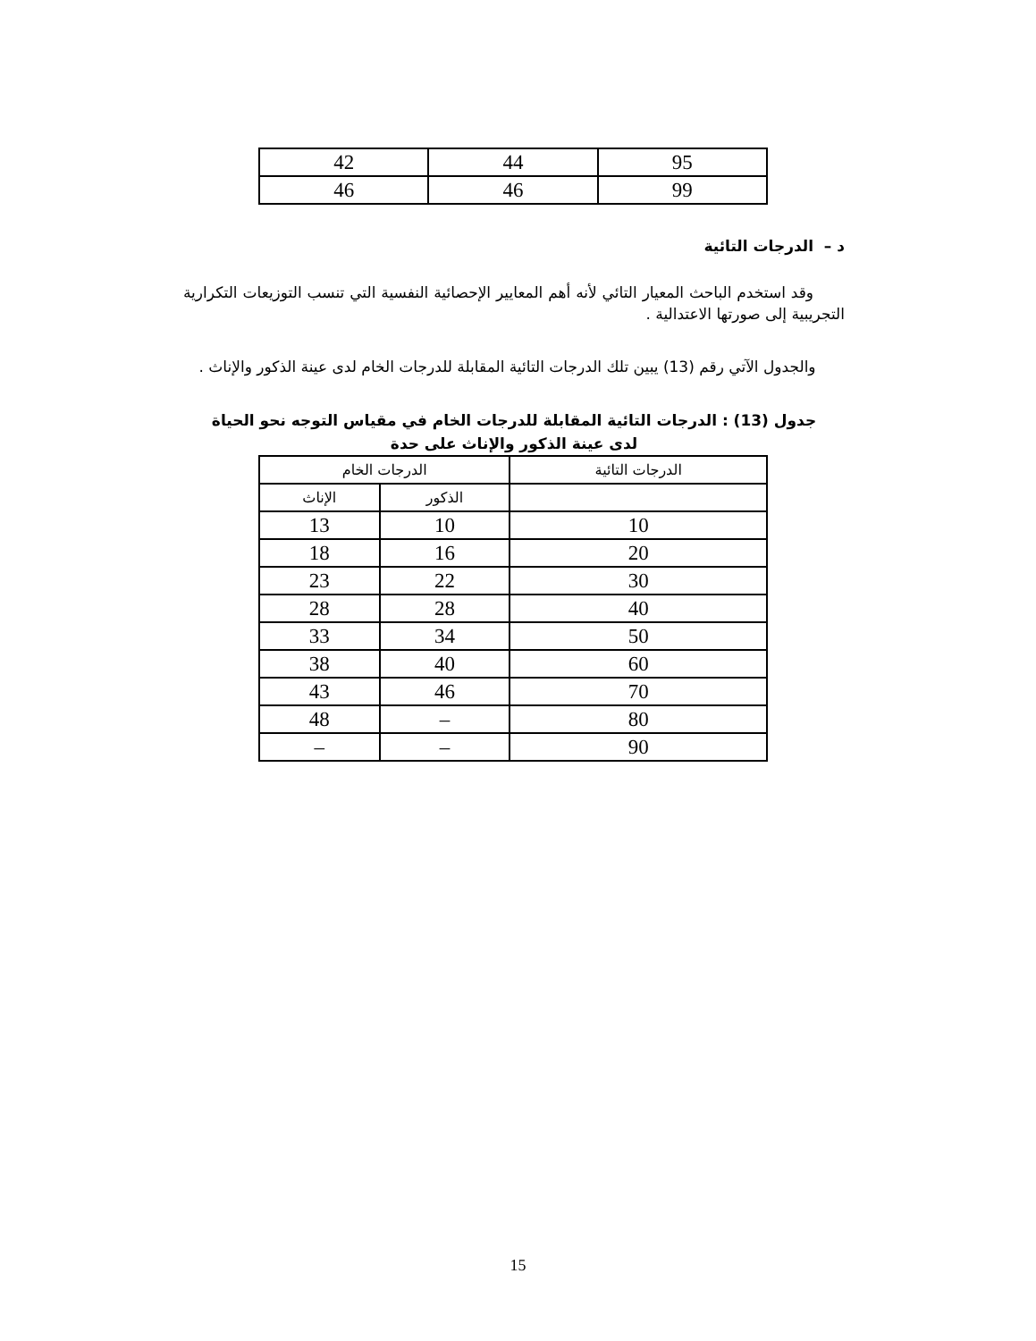| 95 | 44 | 42 |
| 99 | 46 | 46 |
د – الدرجات التائية
وقد استخدم الباحث المعيار التائي لأنه أهم المعايير الإحصائية النفسية التي تنسب التوزيعات التكرارية التجريبية إلى صورتها الاعتدالية .
والجدول الآتي رقم (13) يبين تلك الدرجات التائية المقابلة للدرجات الخام لدى عينة الذكور والإناث .
جدول (13) : الدرجات التائية المقابلة للدرجات الخام في مقياس التوجه نحو الحياة
لدى عينة الذكور والإناث على حدة
| الدرجات التائية | الدرجات الخام | |
| --- | --- | --- |
| | الذكور | الإناث |
| 10 | 10 | 13 |
| 20 | 16 | 18 |
| 30 | 22 | 23 |
| 40 | 28 | 28 |
| 50 | 34 | 33 |
| 60 | 40 | 38 |
| 70 | 46 | 43 |
| 80 | – | 48 |
| 90 | – | – |
15